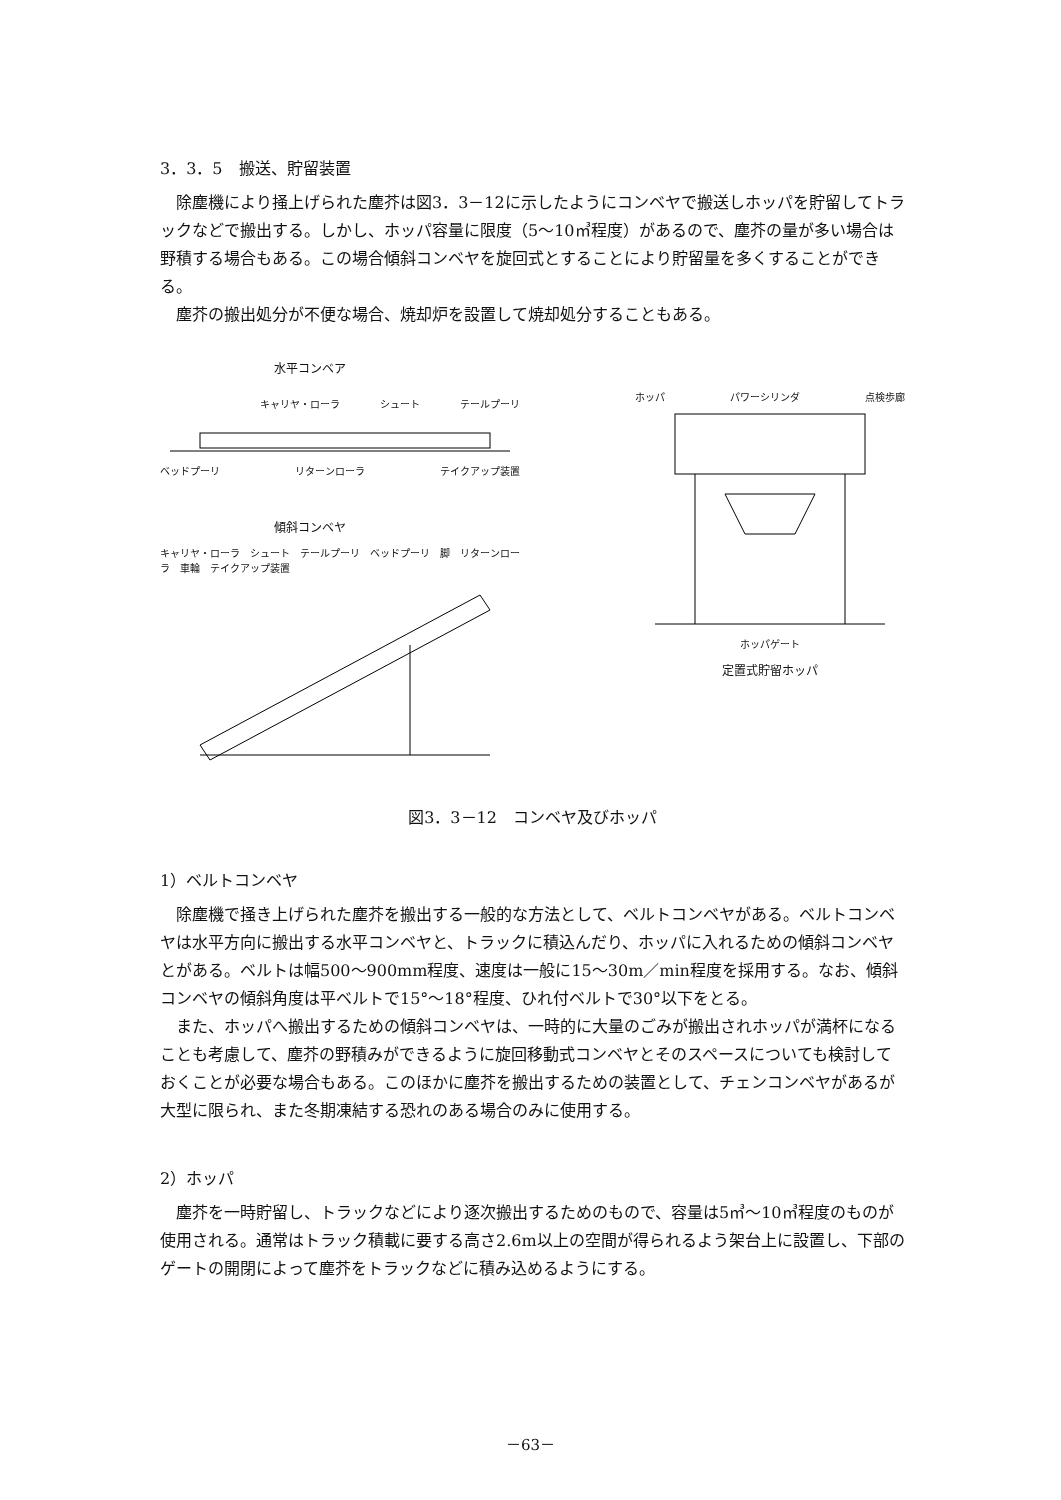3．3．5　搬送、貯留装置
除塵機により掻上げられた塵芥は図3．3－12に示したようにコンベヤで搬送しホッパを貯留してトラックなどで搬出する。しかし、ホッパ容量に限度（5～10㎥程度）があるので、塵芥の量が多い場合は野積する場合もある。この場合傾斜コンベヤを旋回式とすることにより貯留量を多くすることができる。
塵芥の搬出処分が不便な場合、焼却炉を設置して焼却処分することもある。
水平コンベア
キャリヤ・ローラ シュート テールプーリ
ベッドプーリ リターンローラ テイクアップ装置
傾斜コンベヤ
キャリヤ・ローラ　シュート　テールプーリ　ベッドプーリ　脚　リターンローラ　車輪　テイクアップ装置
ホッパ パワーシリンダ 点検歩廊
ホッパゲート
定置式貯留ホッパ
図3．3－12　コンベヤ及びホッパ
1）ベルトコンベヤ
除塵機で掻き上げられた塵芥を搬出する一般的な方法として、ベルトコンベヤがある。ベルトコンベヤは水平方向に搬出する水平コンベヤと、トラックに積込んだり、ホッパに入れるための傾斜コンベヤとがある。ベルトは幅500～900mm程度、速度は一般に15～30m／min程度を採用する。なお、傾斜コンベヤの傾斜角度は平ベルトで15°～18°程度、ひれ付ベルトで30°以下をとる。
また、ホッパへ搬出するための傾斜コンベヤは、一時的に大量のごみが搬出されホッパが満杯になることも考慮して、塵芥の野積みができるように旋回移動式コンベヤとそのスペースについても検討しておくことが必要な場合もある。このほかに塵芥を搬出するための装置として、チェンコンベヤがあるが大型に限られ、また冬期凍結する恐れのある場合のみに使用する。
2）ホッパ
塵芥を一時貯留し、トラックなどにより逐次搬出するためのもので、容量は5㎥～10㎥程度のものが使用される。通常はトラック積載に要する高さ2.6m以上の空間が得られるよう架台上に設置し、下部のゲートの開閉によって塵芥をトラックなどに積み込めるようにする。
－63－